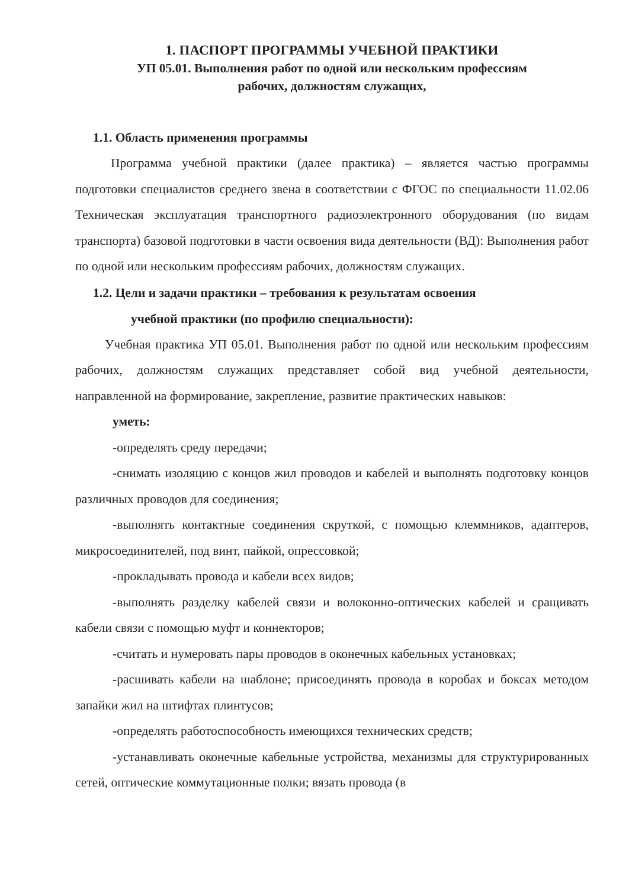1. ПАСПОРТ ПРОГРАММЫ УЧЕБНОЙ ПРАКТИКИ
УП 05.01. Выполнения работ по одной или нескольким профессиям
рабочих, должностям служащих,
1.1. Область применения программы
Программа учебной практики (далее практика) – является частью программы подготовки специалистов среднего звена в соответствии с ФГОС по специальности 11.02.06 Техническая эксплуатация транспортного радиоэлектронного оборудования (по видам транспорта) базовой подготовки в части освоения вида деятельности (ВД): Выполнения работ по одной или нескольким профессиям рабочих, должностям служащих.
1.2. Цели и задачи практики – требования к результатам освоения
учебной практики (по профилю специальности):
Учебная практика УП 05.01. Выполнения работ по одной или нескольким профессиям рабочих, должностям служащих представляет собой вид учебной деятельности, направленной на формирование, закрепление, развитие практических навыков:
уметь:
-определять среду передачи;
-снимать изоляцию с концов жил проводов и кабелей и выполнять подготовку концов различных проводов для соединения;
-выполнять контактные соединения скруткой, с помощью клеммников, адаптеров, микросоединителей, под винт, пайкой, опрессовкой;
-прокладывать провода и кабели всех видов;
-выполнять разделку кабелей связи и волоконно-оптических кабелей и сращивать кабели связи с помощью муфт и коннекторов;
-считать и нумеровать пары проводов в оконечных кабельных установках;
-расшивать кабели на шаблоне; присоединять провода в коробах и боксах методом запайки жил на штифтах плинтусов;
-определять работоспособность имеющихся технических средств;
-устанавливать оконечные кабельные устройства, механизмы для структурированных сетей, оптические коммутационные полки; вязать провода (в